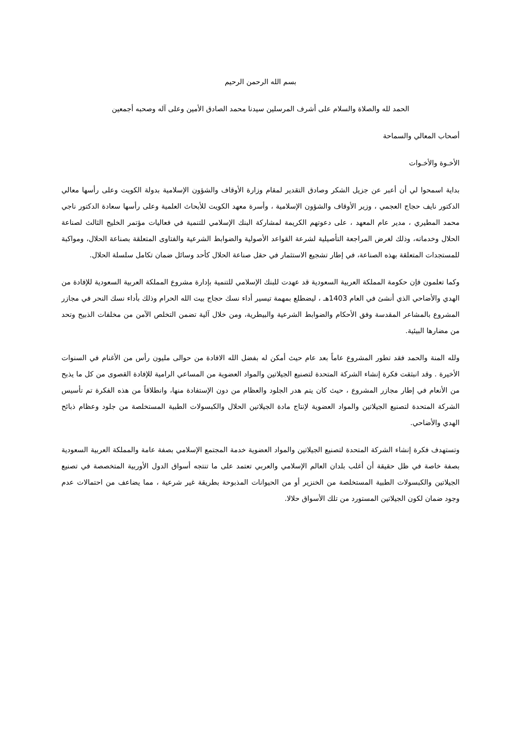بسم الله الرحمن الرحيم
الحمد لله والصلاة والسلام على أشرف المرسلين سيدنا محمد الصادق الأمين وعلى آله وصحبه أجمعين
أصحاب المعالي والسماحة
الأخـوة والأخـوات
بداية اسمحوا لي أن أعبر عن جزيل الشكر وصادق التقدير لمقام وزارة الأوقاف والشؤون الإسلامية بدولة الكويت وعلى رأسها معالي الدكتور نايف حجاج العجمي ، وزير الأوقاف والشؤون الإسلامية ، وأسرة معهد الكويت للأبحاث العلمية وعلى رأسها سعادة الدكتور ناجي محمد المطيري ، مدير عام المعهد ، على دعوتهم الكريمة لمشاركة البنك الإسلامي للتنمية في فعاليات مؤتمر الخليج الثالث لصناعة الحلال وخدماته، وذلك لغرض المراجعة التأصيلية لشرعة القواعد الأصولية والضوابط الشرعية والفتاوى المتعلقة بصناعة الحلال، ومواكبة للمستجدات المتعلقة بهذه الصناعة، في إطار تشجيع الاستثمار في حقل صناعة الحلال كأحد وسائل ضمان تكامل سلسلة الحلال.
وكما تعلمون فإن حكومة المملكة العربية السعودية قد عهدت للبنك الإسلامي للتنمية بإدارة مشروع المملكة العربية السعودية للإفادة من الهدي والأضاحي الذي أنشئ في العام 1403هـ ، ليضطلع بمهمة تيسير أداء نسك حجاج بيت الله الحرام وذلك بأداء نسك النحر في مجازر المشروع بالمشاعر المقدسة وفق الأحكام والضوابط الشرعية والبيطرية، ومن خلال آلية تضمن التخلص الآمن من مخلفات الذبيح وتحد من مضارها البيئية.
ولله المنة والحمد فقد تطور المشروع عاماً بعد عام حيث أمكن له بفضل الله الافادة من حوالى مليون رأس من الأغنام في السنوات الأخيرة . وقد انبثقت فكرة إنشاء الشركة المتحدة لتصنيع الجيلاتين والمواد العضوية من المساعي الرامية للإفادة القصوى من كل ما يذبح من الأنعام في إطار مجازر المشروع ، حيث كان يتم هدر الجلود والعظام من دون الإستفادة منها، وانطلاقاً من هذه الفكرة تم تأسيس الشركة المتحدة لتصنيع الجيلاتين والمواد العضوية لإنتاج مادة الجيلاتين الحلال والكبسولات الطبية المستخلصة من جلود وعظام ذبائح الهدي والأضاحي.
وتستهدف فكرة إنشاء الشركة المتحدة لتصنيع الجيلاتين والمواد العضوية خدمة المجتمع الإسلامي بصفة عامة والمملكة العربية السعودية بصفة خاصة في ظل حقيقة أن أغلب بلدان العالم الإسلامي والعربي تعتمد على ما تنتجه أسواق الدول الأوربية المتخصصة في تصنيع الجيلاتين والكبسولات الطبية المستخلصة من الخنزير أو من الحيوانات المذبوحة بطريقة غير شرعية ، مما يضاعف من احتمالات عدم وجود ضمان لكون الجيلاتين المستورد من تلك الأسواق حلالا.